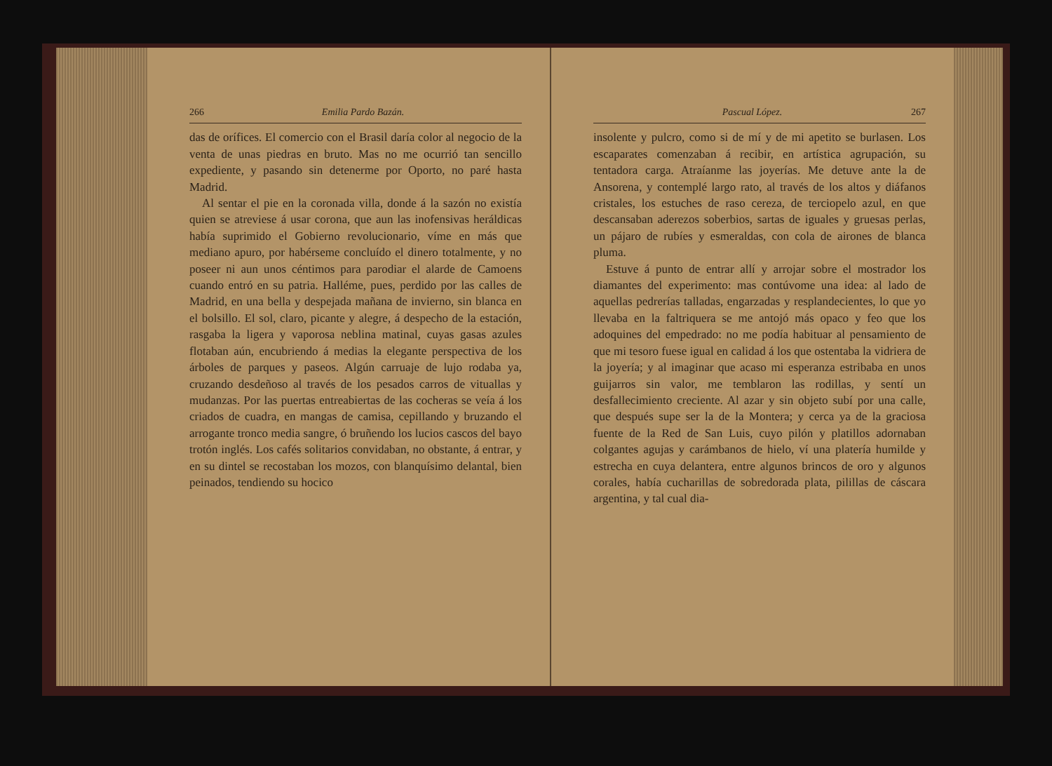266 Emilia Pardo Bazán.
das de orífices. El comercio con el Brasil daría color al negocio de la venta de unas piedras en bruto. Mas no me ocurrió tan sencillo expediente, y pasando sin detenerme por Oporto, no paré hasta Madrid.
Al sentar el pie en la coronada villa, donde á la sazón no existía quien se atreviese á usar corona, que aun las inofensivas heráldicas había suprimido el Gobierno revolucionario, víme en más que mediano apuro, por habérseme concluído el dinero totalmente, y no poseer ni aun unos céntimos para parodiar el alarde de Camoens cuando entró en su patria. Halléme, pues, perdido por las calles de Madrid, en una bella y despejada mañana de invierno, sin blanca en el bolsillo. El sol, claro, picante y alegre, á despecho de la estación, rasgaba la ligera y vaporosa neblina matinal, cuyas gasas azules flotaban aún, encubriendo á medias la elegante perspectiva de los árboles de parques y paseos. Algún carruaje de lujo rodaba ya, cruzando desdeñoso al través de los pesados carros de vituallas y mudanzas. Por las puertas entreabiertas de las cocheras se veía á los criados de cuadra, en mangas de camisa, cepillando y bruzando el arrogante tronco media sangre, ó bruñendo los lucios cascos del bayo trotón inglés. Los cafés solitarios convidaban, no obstante, á entrar, y en su dintel se recostaban los mozos, con blanquísimo delantal, bien peinados, tendiendo su hocico
Pascual López. 267
insolente y pulcro, como si de mí y de mi apetito se burlasen. Los escaparates comenzaban á recibir, en artística agrupación, su tentadora carga. Atraíanme las joyerías. Me detuve ante la de Ansorena, y contemplé largo rato, al través de los altos y diáfanos cristales, los estuches de raso cereza, de terciopelo azul, en que descansaban aderezos soberbios, sartas de iguales y gruesas perlas, un pájaro de rubíes y esmeraldas, con cola de airones de blanca pluma.
Estuve á punto de entrar allí y arrojar sobre el mostrador los diamantes del experimento: mas contúvome una idea: al lado de aquellas pedrerías talladas, engarzadas y resplandecientes, lo que yo llevaba en la faltriquera se me antojó más opaco y feo que los adoquines del empedrado: no me podía habituar al pensamiento de que mi tesoro fuese igual en calidad á los que ostentaba la vidriera de la joyería; y al imaginar que acaso mi esperanza estribaba en unos guijarros sin valor, me temblaron las rodillas, y sentí un desfallecimiento creciente. Al azar y sin objeto subí por una calle, que después supe ser la de la Montera; y cerca ya de la graciosa fuente de la Red de San Luis, cuyo pilón y platillos adornaban colgantes agujas y carámbanos de hielo, ví una platería humilde y estrecha en cuya delantera, entre algunos brincos de oro y algunos corales, había cucharillas de sobredorada plata, pilillas de cáscara argentina, y tal cual dia-